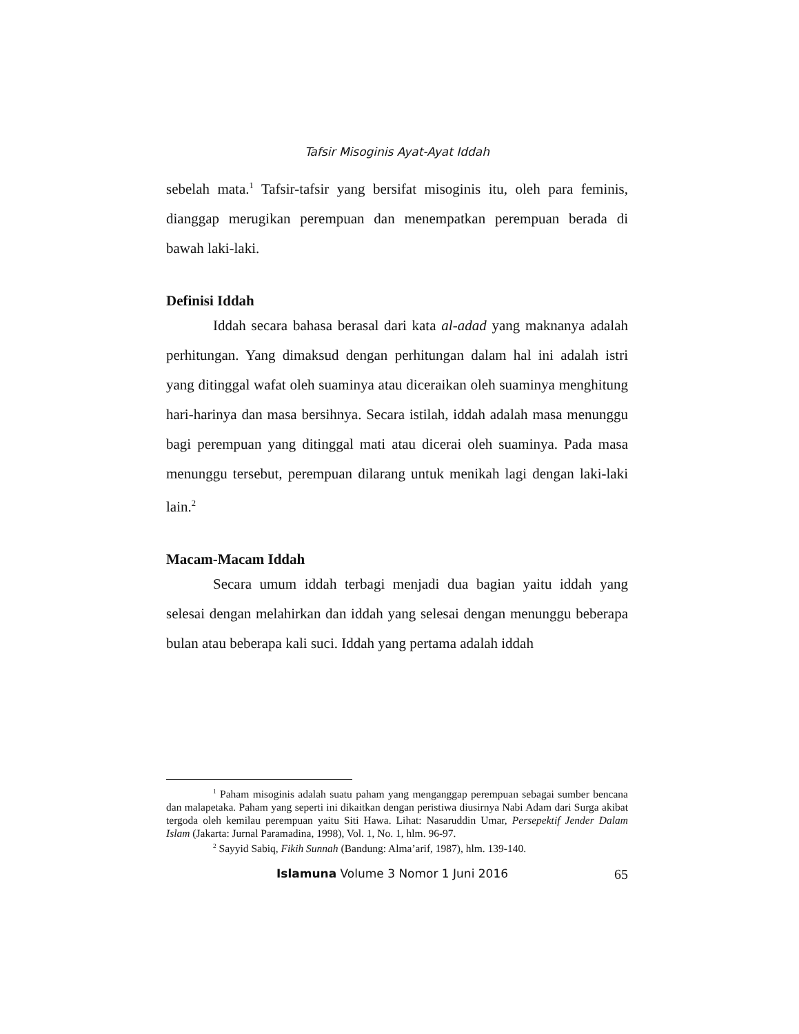Tafsir Misoginis Ayat-Ayat Iddah
sebelah mata.<sup>1</sup> Tafsir-tafsir yang bersifat misoginis itu, oleh para feminis, dianggap merugikan perempuan dan menempatkan perempuan berada di bawah laki-laki.
Definisi Iddah
Iddah secara bahasa berasal dari kata al-adad yang maknanya adalah perhitungan. Yang dimaksud dengan perhitungan dalam hal ini adalah istri yang ditinggal wafat oleh suaminya atau diceraikan oleh suaminya menghitung hari-harinya dan masa bersihnya. Secara istilah, iddah adalah masa menunggu bagi perempuan yang ditinggal mati atau dicerai oleh suaminya. Pada masa menunggu tersebut, perempuan dilarang untuk menikah lagi dengan laki-laki lain.<sup>2</sup>
Macam-Macam Iddah
Secara umum iddah terbagi menjadi dua bagian yaitu iddah yang selesai dengan melahirkan dan iddah yang selesai dengan menunggu beberapa bulan atau beberapa kali suci. Iddah yang pertama adalah iddah
<sup>1</sup> Paham misoginis adalah suatu paham yang menganggap perempuan sebagai sumber bencana dan malapetaka. Paham yang seperti ini dikaitkan dengan peristiwa diusirnya Nabi Adam dari Surga akibat tergoda oleh kemilau perempuan yaitu Siti Hawa. Lihat: Nasaruddin Umar, Persepektif Jender Dalam Islam (Jakarta: Jurnal Paramadina, 1998), Vol. 1, No. 1, hlm. 96-97.
<sup>2</sup> Sayyid Sabiq, Fikih Sunnah (Bandung: Alma’arif, 1987), hlm. 139-140.
Islamuna Volume 3 Nomor 1 Juni 2016 65